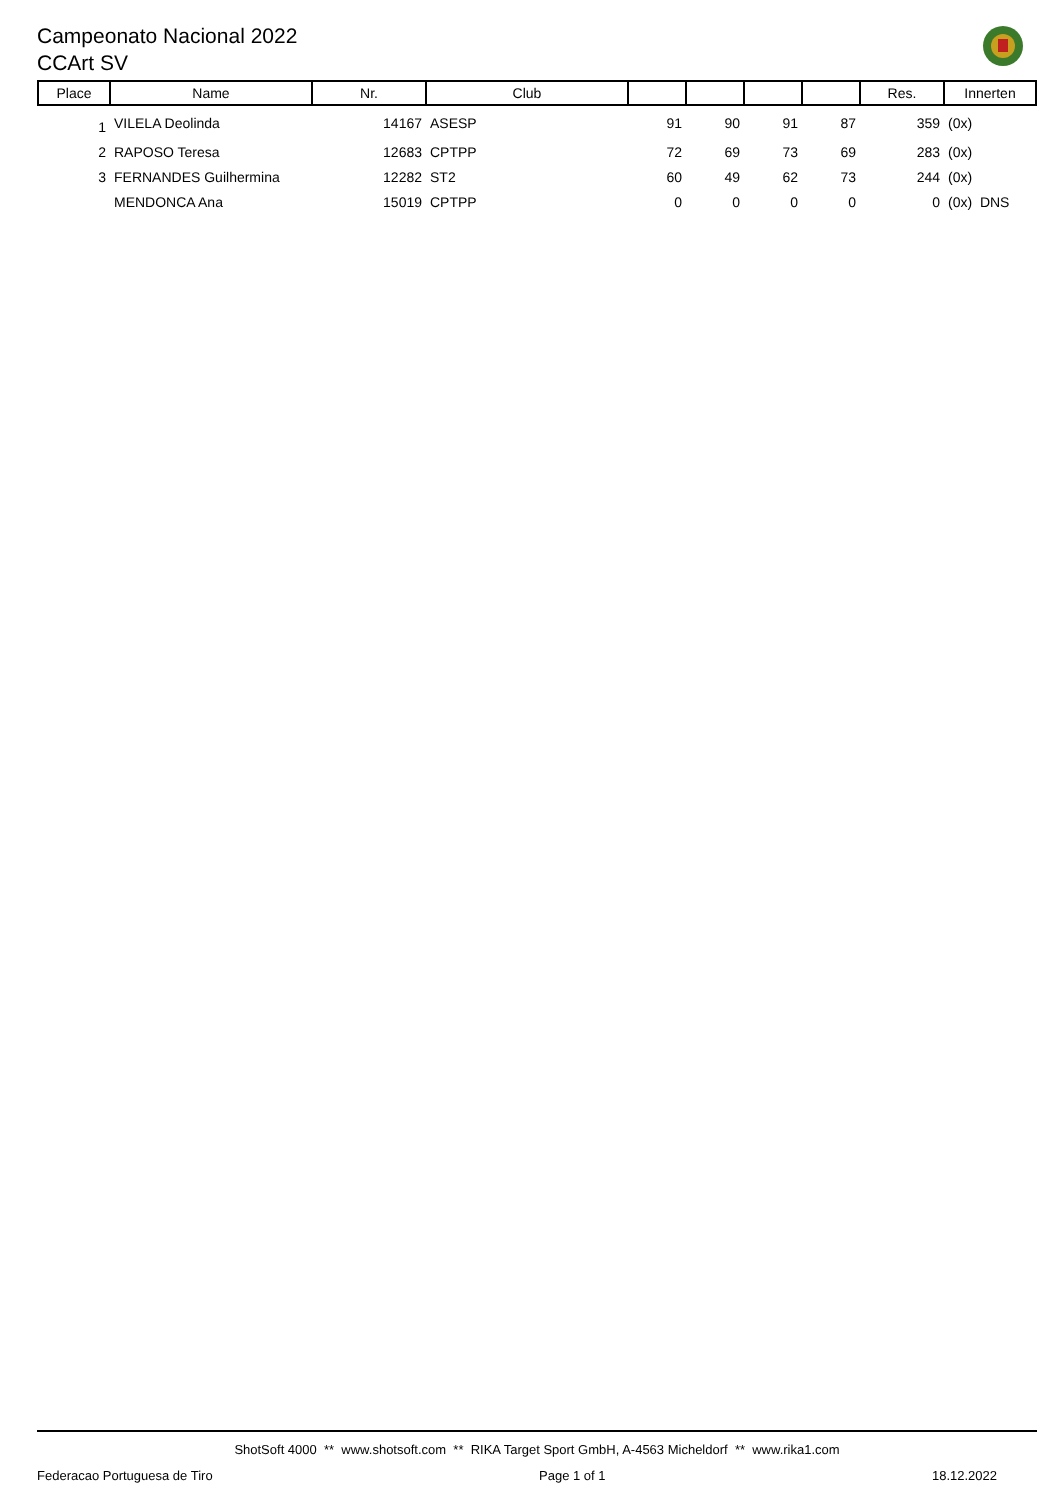Campeonato Nacional 2022
CCArt SV
| Place | Name | Nr. | Club | | | | | Res. | Innerten |
| --- | --- | --- | --- | --- | --- | --- | --- | --- | --- |
| 1 | VILELA Deolinda | 14167 | ASESP | 91 | 90 | 91 | 87 | 359 | (0x) |
| 2 | RAPOSO Teresa | 12683 | CPTPP | 72 | 69 | 73 | 69 | 283 | (0x) |
| 3 | FERNANDES Guilhermina | 12282 | ST2 | 60 | 49 | 62 | 73 | 244 | (0x) |
| | MENDONCA Ana | 15019 | CPTPP | 0 | 0 | 0 | 0 | 0 | (0x) DNS |
ShotSoft 4000 ** www.shotsoft.com ** RIKA Target Sport GmbH, A-4563 Micheldorf ** www.rika1.com
Federacao Portuguesa de Tiro Page 1 of 1 18.12.2022